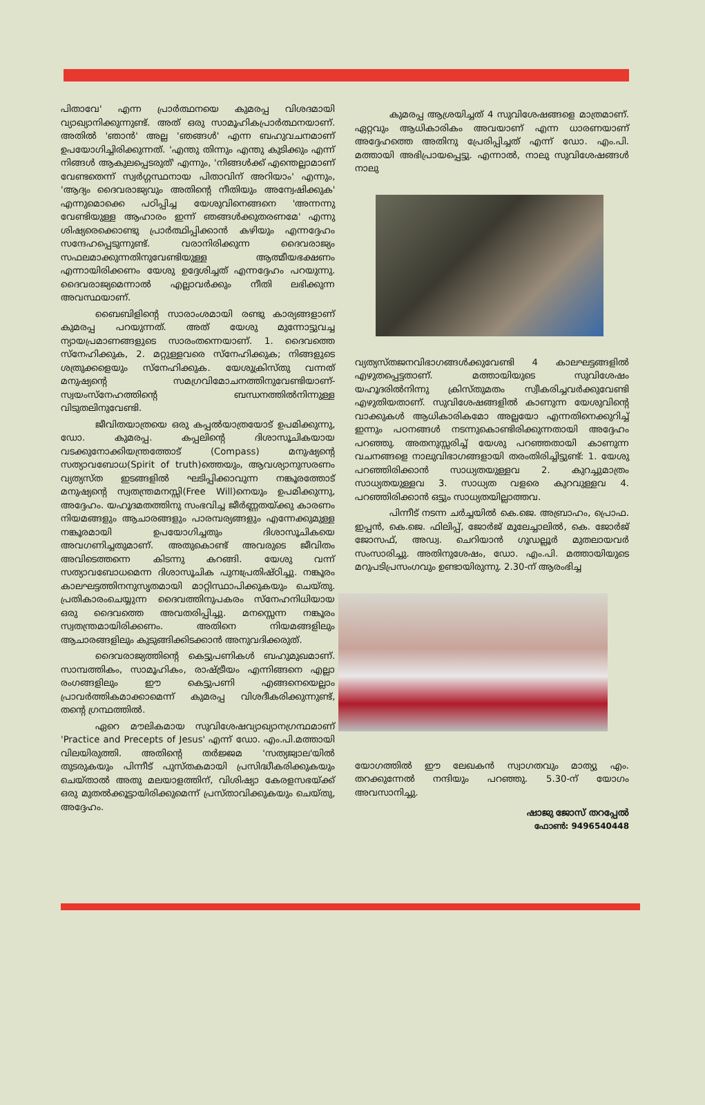പിതാവേ' എന്ന പ്രാർത്ഥനയെ കുമരപ്പ വിശദമായി വ്യാഖ്യാനിക്കുന്നുണ്ട്. അത് ഒരു സാമൂഹികപ്രാർത്ഥനയാണ്. അതിൽ 'ഞാൻ' അല്ല 'ഞങ്ങൾ' എന്ന ബഹുവചനമാണ് ഉപയോഗിച്ചിരിക്കുന്നത്. 'എന്തു തിന്നും എന്തു കുടിക്കും എന്ന് നിങ്ങൾ ആകുലപ്പെടരുത്' എന്നും, 'നിങ്ങൾക്ക് എന്തെല്ലാമാണ് വേണ്ടതെന്ന് സ്വർഗ്ഗസ്ഥനായ പിതാവിന് അറിയാം' എന്നും, 'ആദ്യം ദൈവരാജ്യവും അതിന്റെ നീതിയും അന്വേഷിക്കുക' എന്നുമൊക്കെ പഠിപ്പിച്ച യേശുവിനെങ്ങനെ 'അന്നന്നു വേണ്ടിയുള്ള ആഹാരം ഇന്ന് ഞങ്ങൾക്കുതരണമേ' എന്നു ശിഷ്യരെക്കൊണ്ടു പ്രാർത്ഥിപ്പിക്കാൻ കഴിയും എന്നദ്ദേഹം സന്ദേഹപ്പെടുന്നുണ്ട്. വരാനിരിക്കുന്ന ദൈവരാജ്യം സഫലമാക്കുന്നതിനുവേണ്ടിയുള്ള ആത്മീയഭക്ഷണം എന്നായിരിക്കണം യേശു ഉദ്ദേശിച്ചത് എന്നദ്ദേഹം പറയുന്നു. ദൈവരാജ്യമെന്നാൽ എല്ലാവർക്കും നീതി ലഭിക്കുന്ന അവസ്ഥയാണ്.
ബൈബിളിന്റെ സാരാംശമായി രണ്ടു കാര്യങ്ങളാണ് കുമരപ്പ പറയുന്നത്. അത് യേശു മുന്നോട്ടുവച്ച ന്യായപ്രമാണങ്ങളുടെ സാരംതന്നെയാണ്. 1. ദൈവത്തെ സ്നേഹിക്കുക, 2. മറ്റുള്ളവരെ സ്നേഹിക്കുക; നിങ്ങളുടെ ശത്രുക്കളെയും സ്നേഹിക്കുക. യേശുക്രിസ്തു വന്നത് മനുഷ്യന്റെ സമഗ്രവിമോചനത്തിനുവേണ്ടിയാണ്-സ്വയംസ്നേഹത്തിന്റെ ബന്ധനത്തിൽനിന്നുള്ള വിടുതലിനുവേണ്ടി.
ജീവിതയാത്രയെ ഒരു കപ്പൽയാത്രയോട് ഉപമിക്കുന്നു, ഡോ. കുമരപ്പ. കപ്പലിന്റെ ദിശാസൂചികയായ വടക്കുനോക്കിയന്ത്രത്തോട് (Compass) മനുഷ്യന്റെ സത്യാവബോധ(Spirit of truth)ത്തെയും, ആവശ്യാനുസരണം വ്യത്യസ്ത ഇടങ്ങളിൽ ഘടിപ്പിക്കാവുന്ന നങ്കൂരത്തോട് മനുഷ്യന്റെ സ്വതന്ത്രമനസ്സി(Free Will)നെയും ഉപമിക്കുന്നു, അദ്ദേഹം. യഹൂദമതത്തിനു സംഭവിച്ച ജീർണ്ണതയ്ക്കു കാരണം നിയമങ്ങളും ആചാരങ്ങളും പാരമ്പര്യങ്ങളും എന്നേക്കുമുള്ള നങ്കൂരമായി ഉപയോഗിച്ചതും ദിശാസൂചികയെ അവഗണിച്ചതുമാണ്. അതുകൊണ്ട് അവരുടെ ജീവിതം അവിടെത്തന്നെ കിടന്നു കറങ്ങി. യേശു വന്ന് സത്യാവബോധമെന്ന ദിശാസൂചിക പുനഃപ്രതിഷ്ഠിച്ചു. നങ്കൂരം കാലഘട്ടത്തിനനുസൃതമായി മാറ്റിസ്ഥാപിക്കുകയും ചെയ്തു. പ്രതികാരംചെയ്യുന്ന ദൈവത്തിനുപകരം സ്നേഹനിധിയായ ഒരു ദൈവത്തെ അവതരിപ്പിച്ചു. മനസ്സെന്ന നങ്കൂരം സ്വതന്ത്രമായിരിക്കണം. അതിനെ നിയമങ്ങളിലും ആചാരങ്ങളിലും കുടുങ്ങിക്കിടക്കാൻ അനുവദിക്കരുത്.
ദൈവരാജ്യത്തിന്റെ കെട്ടുപണികൾ ബഹുമുഖമാണ്. സാമ്പത്തികം, സാമൂഹികം, രാഷ്ട്രീയം എന്നിങ്ങനെ എല്ലാ രംഗങ്ങളിലും ഈ കെട്ടുപണി എങ്ങനെയെല്ലാം പ്രാവർത്തികമാക്കാമെന്ന് കുമരപ്പ വിശദീകരിക്കുന്നുണ്ട്, തന്റെ ഗ്രന്ഥത്തിൽ.
ഏറെ മൗലികമായ സുവിശേഷവ്യാഖ്യാനഗ്രന്ഥമാണ് 'Practice and Precepts of Jesus' എന്ന് ഡോ. എം.പി.മത്തായി വിലയിരുത്തി. അതിന്റെ തർജ്ജമ 'സത്യജ്വാല'യിൽ തുടരുകയും പിന്നീട് പുസ്തകമായി പ്രസിദ്ധീകരിക്കുകയും ചെയ്താൽ അതു മലയാളത്തിന്, വിശിഷ്യാ കേരളസഭയ്ക്ക് ഒരു മുതൽക്കൂട്ടായിരിക്കുമെന്ന് പ്രസ്താവിക്കുകയും ചെയ്തു, അദ്ദേഹം.
കുമരപ്പ ആശ്രയിച്ചത് 4 സുവിശേഷങ്ങളെ മാത്രമാണ്. ഏറ്റവും ആധികാരികം അവയാണ് എന്ന ധാരണയാണ് അദ്ദേഹത്തെ അതിനു പ്രേരിപ്പിച്ചത് എന്ന് ഡോ. എം.പി. മത്തായി അഭിപ്രായപ്പെട്ടു. എന്നാൽ, നാലു സുവിശേഷങ്ങൾ നാലു
വ്യത്യസ്തജനവിഭാഗങ്ങൾക്കുവേണ്ടി 4 കാലഘട്ടങ്ങളിൽ എഴുതപ്പെട്ടതാണ്. മത്തായിയുടെ സുവിശേഷം യഹൂദരിൽനിന്നു ക്രിസ്തുമതം സ്വീകരിച്ചവർക്കുവേണ്ടി എഴുതിയതാണ്. സുവിശേഷങ്ങളിൽ കാണുന്ന യേശുവിന്റെ വാക്കുകൾ ആധികാരികമോ അല്ലയോ എന്നതിനെക്കുറിച്ച് ഇന്നും പഠനങ്ങൾ നടന്നുകൊണ്ടിരിക്കുന്നതായി അദ്ദേഹം പറഞ്ഞു. അതനുസ്സരിച്ച് യേശു പറഞ്ഞതായി കാണുന്ന വചനങ്ങളെ നാലുവിഭാഗങ്ങളായി തരംതിരിച്ചിട്ടുണ്ട്: 1. യേശു പറഞ്ഞിരിക്കാൻ സാധ്യതയുള്ളവ 2. കുറച്ചുമാത്രം സാധ്യതയുള്ളവ 3. സാധ്യത വളരെ കുറവുള്ളവ 4. പറഞ്ഞിരിക്കാൻ ഒട്ടും സാധ്യതയില്ലാത്തവ.
പിന്നീട് നടന്ന ചർച്ചയിൽ കെ.ജെ. അബ്രാഹം, പ്രൊഫ. ഇപ്പൻ, കെ.ജെ. ഫിലിപ്പ്, ജോർജ് മൂലേച്ചാലിൽ, കെ. ജോർജ് ജോസഫ്, അഡ്വ. ചെറിയാൻ ഗൂഡല്ലൂർ മുതലായവർ സംസാരിച്ചു. അതിനുശേഷം, ഡോ. എം.പി. മത്തായിയുടെ മറുപടിപ്രസംഗവും ഉണ്ടായിരുന്നു. 2.30-ന് ആരംഭിച്ച
യോഗത്തിൽ ഈ ലേഖകൻ സ്വാഗതവും മാത്യു എം. തറക്കുന്നേൽ നന്ദിയും പറഞ്ഞു. 5.30-ന് യോഗം അവസാനിച്ചു.
ഷാജു ജോസ് തറപ്പേൽ
ഫോൺ: 9496540448